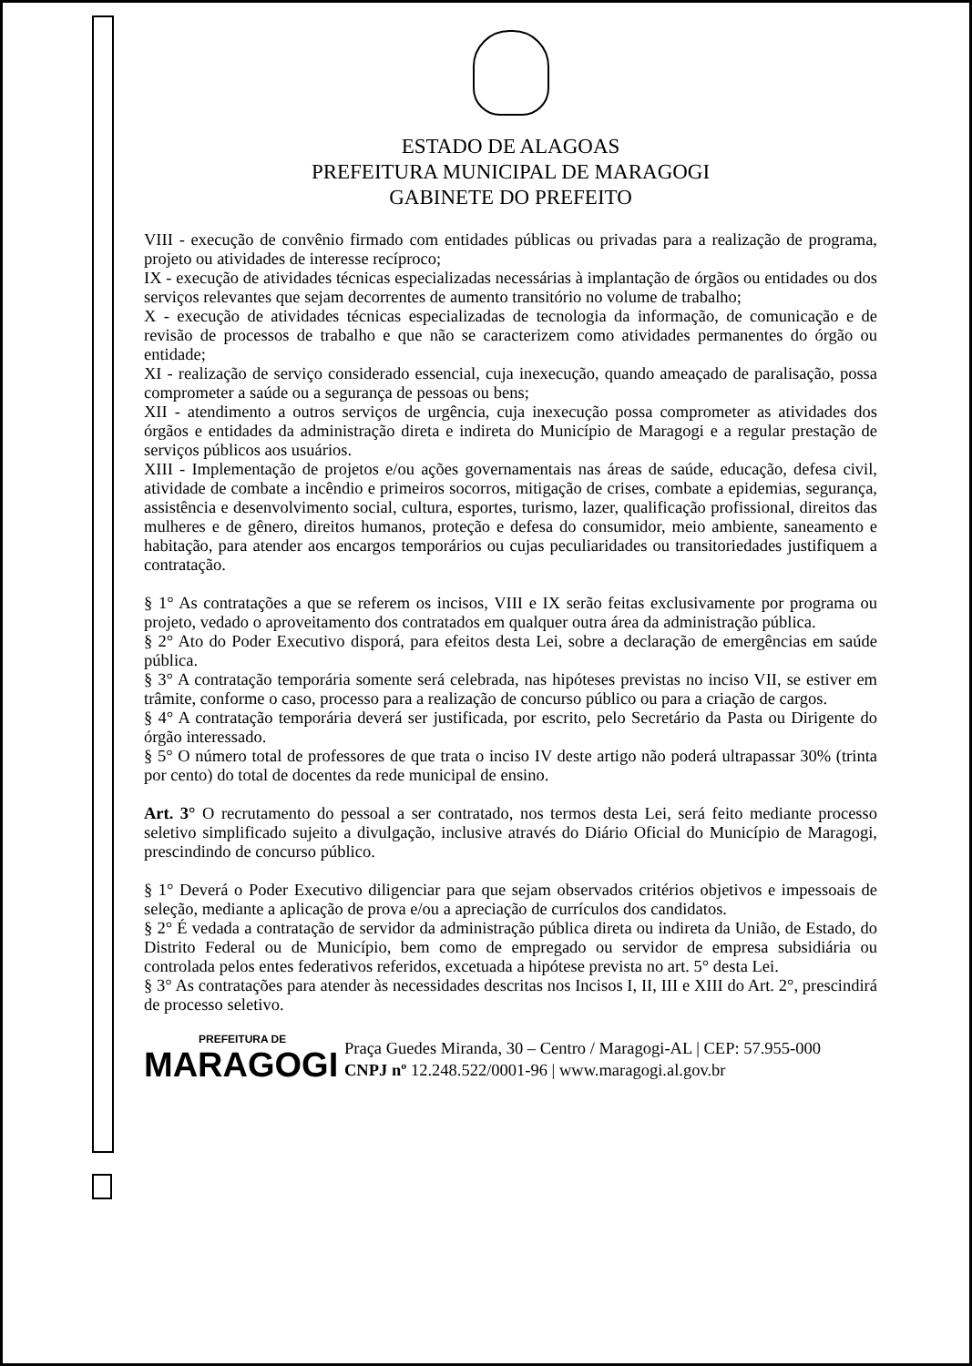ESTADO DE ALAGOAS
PREFEITURA MUNICIPAL DE MARAGOGI
GABINETE DO PREFEITO
VIII - execução de convênio firmado com entidades públicas ou privadas para a realização de programa, projeto ou atividades de interesse recíproco;
IX - execução de atividades técnicas especializadas necessárias à implantação de órgãos ou entidades ou dos serviços relevantes que sejam decorrentes de aumento transitório no volume de trabalho;
X - execução de atividades técnicas especializadas de tecnologia da informação, de comunicação e de revisão de processos de trabalho e que não se caracterizem como atividades permanentes do órgão ou entidade;
XI - realização de serviço considerado essencial, cuja inexecução, quando ameaçado de paralisação, possa comprometer a saúde ou a segurança de pessoas ou bens;
XII - atendimento a outros serviços de urgência, cuja inexecução possa comprometer as atividades dos órgãos e entidades da administração direta e indireta do Município de Maragogi e a regular prestação de serviços públicos aos usuários.
XIII - Implementação de projetos e/ou ações governamentais nas áreas de saúde, educação, defesa civil, atividade de combate a incêndio e primeiros socorros, mitigação de crises, combate a epidemias, segurança, assistência e desenvolvimento social, cultura, esportes, turismo, lazer, qualificação profissional, direitos das mulheres e de gênero, direitos humanos, proteção e defesa do consumidor, meio ambiente, saneamento e habitação, para atender aos encargos temporários ou cujas peculiaridades ou transitoriedades justifiquem a contratação.
§ 1° As contratações a que se referem os incisos, VIII e IX serão feitas exclusivamente por programa ou projeto, vedado o aproveitamento dos contratados em qualquer outra área da administração pública.
§ 2° Ato do Poder Executivo disporá, para efeitos desta Lei, sobre a declaração de emergências em saúde pública.
§ 3° A contratação temporária somente será celebrada, nas hipóteses previstas no inciso VII, se estiver em trâmite, conforme o caso, processo para a realização de concurso público ou para a criação de cargos.
§ 4° A contratação temporária deverá ser justificada, por escrito, pelo Secretário da Pasta ou Dirigente do órgão interessado.
§ 5° O número total de professores de que trata o inciso IV deste artigo não poderá ultrapassar 30% (trinta por cento) do total de docentes da rede municipal de ensino.
Art. 3° O recrutamento do pessoal a ser contratado, nos termos desta Lei, será feito mediante processo seletivo simplificado sujeito a divulgação, inclusive através do Diário Oficial do Município de Maragogi, prescindindo de concurso público.
§ 1° Deverá o Poder Executivo diligenciar para que sejam observados critérios objetivos e impessoais de seleção, mediante a aplicação de prova e/ou a apreciação de currículos dos candidatos.
§ 2° É vedada a contratação de servidor da administração pública direta ou indireta da União, de Estado, do Distrito Federal ou de Município, bem como de empregado ou servidor de empresa subsidiária ou controlada pelos entes federativos referidos, excetuada a hipótese prevista no art. 5° desta Lei.
§ 3° As contratações para atender às necessidades descritas nos Incisos I, II, III e XIII do Art. 2°, prescindirá de processo seletivo.
PREFEITURA DE
MARAGOGI
Praça Guedes Miranda, 30 – Centro / Maragogi-AL | CEP: 57.955-000
CNPJ nº 12.248.522/0001-96 | www.maragogi.al.gov.br